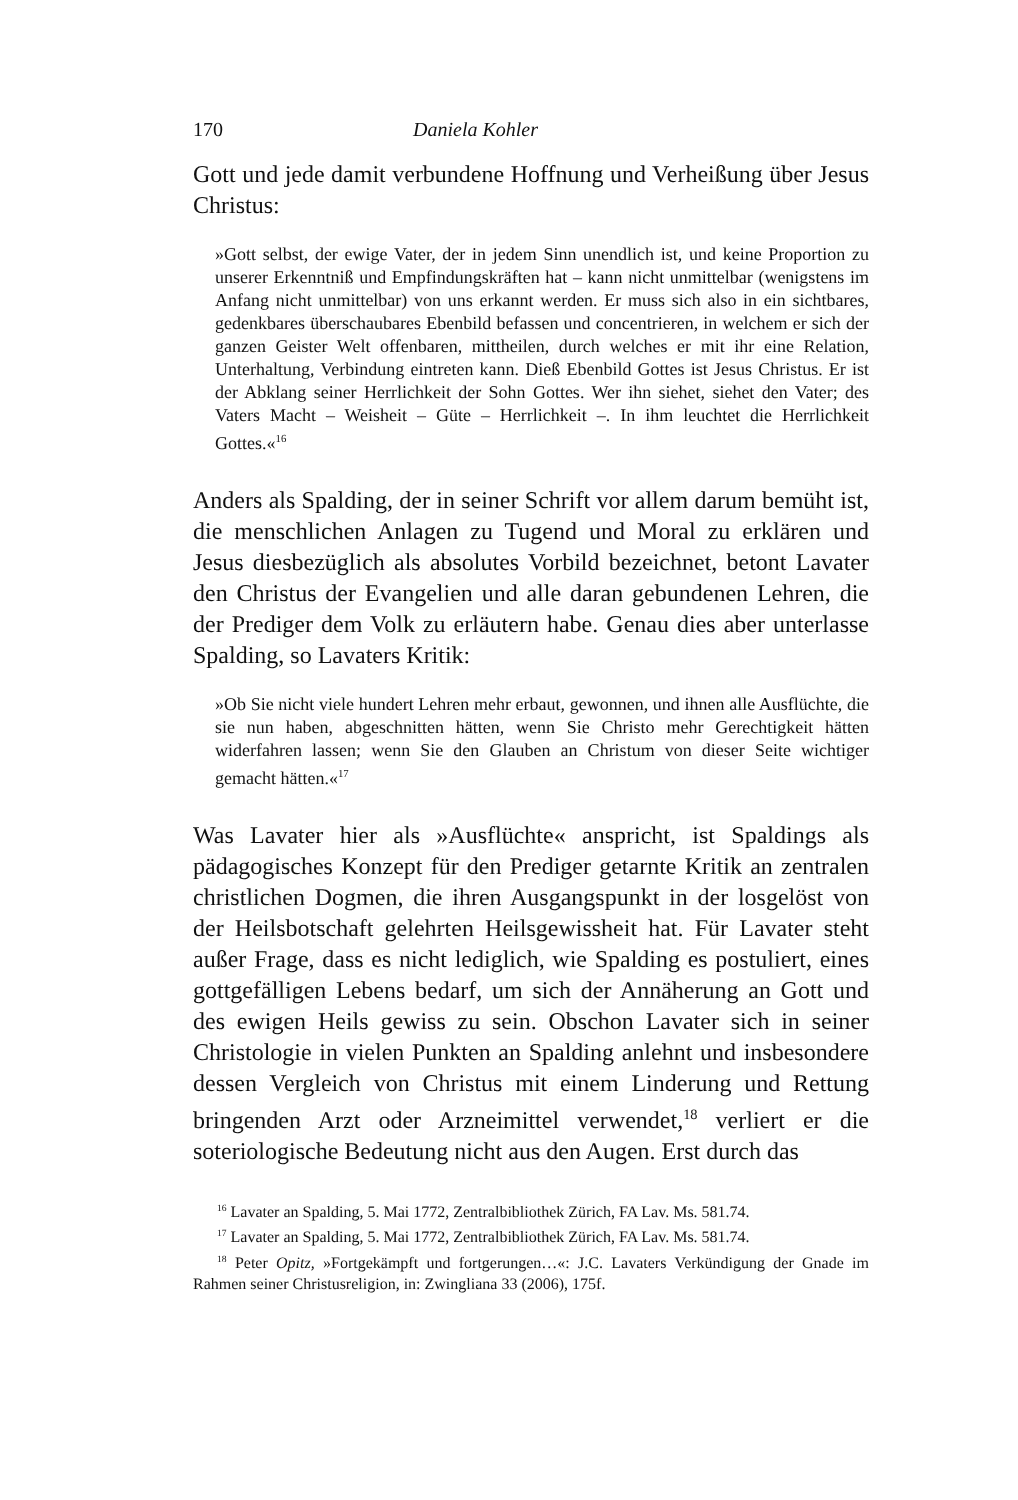170 Daniela Kohler
Gott und jede damit verbundene Hoffnung und Verheißung über Jesus Christus:
»Gott selbst, der ewige Vater, der in jedem Sinn unendlich ist, und keine Proportion zu unserer Erkenntniß und Empfindungskräften hat – kann nicht unmittelbar (wenigstens im Anfang nicht unmittelbar) von uns erkannt werden. Er muss sich also in ein sichtbares, gedenkbares überschaubares Ebenbild befassen und concentrieren, in welchem er sich der ganzen Geister Welt offenbaren, mittheilen, durch welches er mit ihr eine Relation, Unterhaltung, Verbindung eintreten kann. Dieß Ebenbild Gottes ist Jesus Christus. Er ist der Abklang seiner Herrlichkeit der Sohn Gottes. Wer ihn siehet, siehet den Vater; des Vaters Macht – Weisheit – Güte – Herrlichkeit –. In ihm leuchtet die Herrlichkeit Gottes.«<sup>16</sup>
Anders als Spalding, der in seiner Schrift vor allem darum bemüht ist, die menschlichen Anlagen zu Tugend und Moral zu erklären und Jesus diesbezüglich als absolutes Vorbild bezeichnet, betont Lavater den Christus der Evangelien und alle daran gebundenen Lehren, die der Prediger dem Volk zu erläutern habe. Genau dies aber unterlasse Spalding, so Lavaters Kritik:
»Ob Sie nicht viele hundert Lehren mehr erbaut, gewonnen, und ihnen alle Ausflüchte, die sie nun haben, abgeschnitten hätten, wenn Sie Christo mehr Gerechtigkeit hätten widerfahren lassen; wenn Sie den Glauben an Christum von dieser Seite wichtiger gemacht hätten.«<sup>17</sup>
Was Lavater hier als »Ausflüchte« anspricht, ist Spaldings als pädagogisches Konzept für den Prediger getarnte Kritik an zentralen christlichen Dogmen, die ihren Ausgangspunkt in der losgelöst von der Heilsbotschaft gelehrten Heilsgewissheit hat. Für Lavater steht außer Frage, dass es nicht lediglich, wie Spalding es postuliert, eines gottgefälligen Lebens bedarf, um sich der Annäherung an Gott und des ewigen Heils gewiss zu sein. Obschon Lavater sich in seiner Christologie in vielen Punkten an Spalding anlehnt und insbesondere dessen Vergleich von Christus mit einem Linderung und Rettung bringenden Arzt oder Arzneimittel verwendet,<sup>18</sup> verliert er die soteriologische Bedeutung nicht aus den Augen. Erst durch das
<sup>16</sup> Lavater an Spalding, 5. Mai 1772, Zentralbibliothek Zürich, FA Lav. Ms. 581.74.
<sup>17</sup> Lavater an Spalding, 5. Mai 1772, Zentralbibliothek Zürich, FA Lav. Ms. 581.74.
<sup>18</sup> Peter Opitz, »Fortgekämpft und fortgerungen…«: J.C. Lavaters Verkündigung der Gnade im Rahmen seiner Christusreligion, in: Zwingliana 33 (2006), 175f.